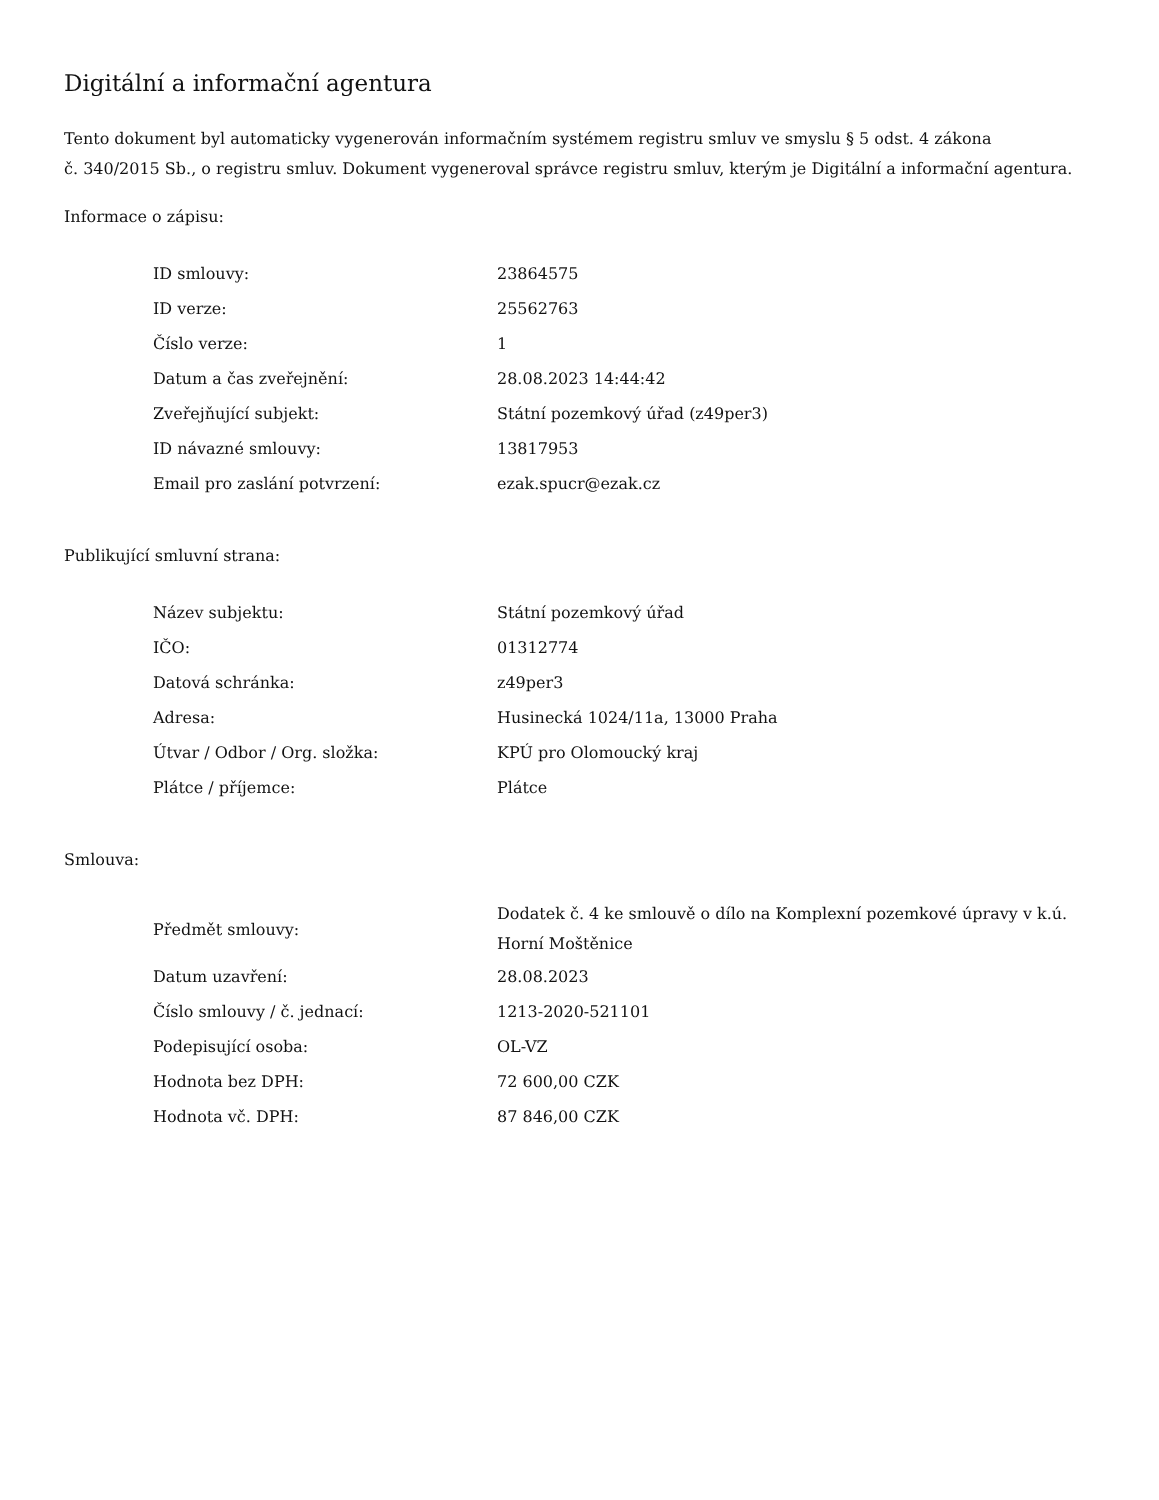Digitální a informační agentura
Tento dokument byl automaticky vygenerován informačním systémem registru smluv ve smyslu § 5 odst. 4 zákona
č. 340/2015 Sb., o registru smluv. Dokument vygeneroval správce registru smluv, kterým je Digitální a informační agentura.
Informace o zápisu:
| ID smlouvy: | 23864575 |
| ID verze: | 25562763 |
| Číslo verze: | 1 |
| Datum a čas zveřejnění: | 28.08.2023 14:44:42 |
| Zveřejňující subjekt: | Státní pozemkový úřad (z49per3) |
| ID návazné smlouvy: | 13817953 |
| Email pro zaslání potvrzení: | ezak.spucr@ezak.cz |
Publikující smluvní strana:
| Název subjektu: | Státní pozemkový úřad |
| IČO: | 01312774 |
| Datová schránka: | z49per3 |
| Adresa: | Husinecká 1024/11a, 13000 Praha |
| Útvar / Odbor / Org. složka: | KPÚ pro Olomoucký kraj |
| Plátce / příjemce: | Plátce |
Smlouva:
| Předmět smlouvy: | Dodatek č. 4 ke smlouvě o dílo na Komplexní pozemkové úpravy v k.ú. Horní Moštěnice |
| Datum uzavření: | 28.08.2023 |
| Číslo smlouvy / č. jednací: | 1213-2020-521101 |
| Podepisující osoba: | OL-VZ |
| Hodnota bez DPH: | 72 600,00 CZK |
| Hodnota vč. DPH: | 87 846,00 CZK |